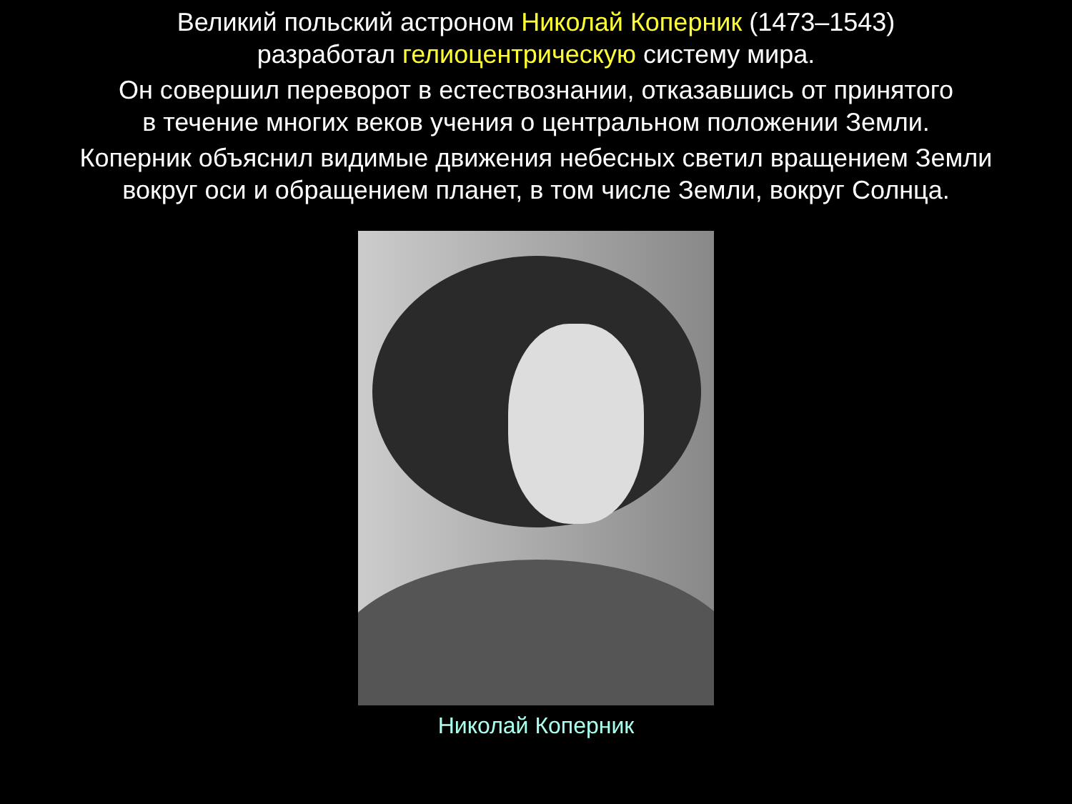Великий польский астроном Николай Коперник (1473–1543)
разработал гелиоцентрическую систему мира.
Он совершил переворот в естествознании, отказавшись от принятого
в течение многих веков учения о центральном положении Земли.
Коперник объяснил видимые движения небесных светил вращением Земли
вокруг оси и обращением планет, в том числе Земли, вокруг Солнца.
Николай Коперник